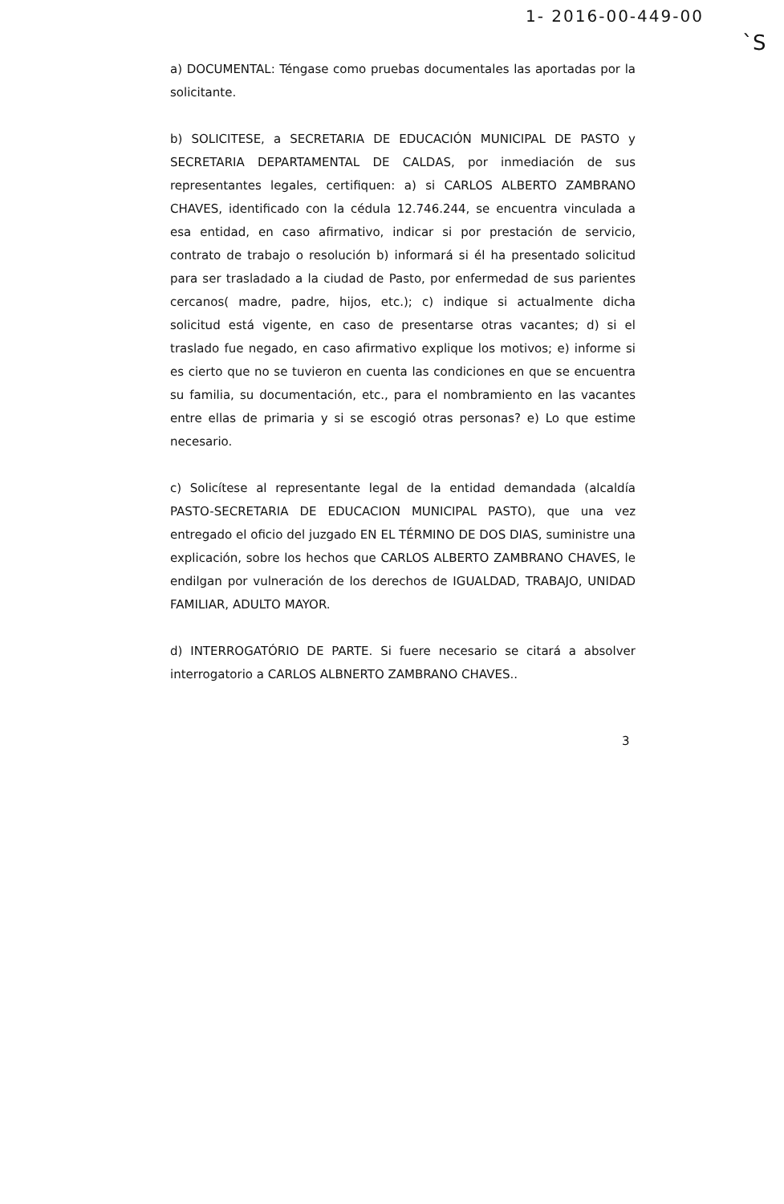1- 2016-00-449-00
`S
a) DOCUMENTAL: Téngase como pruebas documentales las aportadas por la solicitante.
b) SOLICITESE, a SECRETARIA DE EDUCACIÓN MUNICIPAL DE PASTO y SECRETARIA DEPARTAMENTAL DE CALDAS, por inmediación de sus representantes legales, certifiquen: a) si CARLOS ALBERTO ZAMBRANO CHAVES, identificado con la cédula 12.746.244, se encuentra vinculada a esa entidad, en caso afirmativo, indicar si por prestación de servicio, contrato de trabajo o resolución b) informará si él ha presentado solicitud para ser trasladado a la ciudad de Pasto, por enfermedad de sus parientes cercanos( madre, padre, hijos, etc.); c) indique si actualmente dicha solicitud está vigente, en caso de presentarse otras vacantes; d) si el traslado fue negado, en caso afirmativo explique los motivos; e) informe si es cierto que no se tuvieron en cuenta las condiciones en que se encuentra su familia, su documentación, etc., para el nombramiento en las vacantes entre ellas de primaria y si se escogió otras personas? e) Lo que estime necesario.
c) Solicítese al representante legal de la entidad demandada (alcaldía PASTO-SECRETARIA DE EDUCACION MUNICIPAL PASTO), que una vez entregado el oficio del juzgado EN EL TÉRMINO DE DOS DIAS, suministre una explicación, sobre los hechos que CARLOS ALBERTO ZAMBRANO CHAVES, le endilgan por vulneración de los derechos de IGUALDAD, TRABAJO, UNIDAD FAMILIAR, ADULTO MAYOR.
d) INTERROGATÓRIO DE PARTE. Si fuere necesario se citará a absolver interrogatorio a CARLOS ALBNERTO ZAMBRANO CHAVES..
3